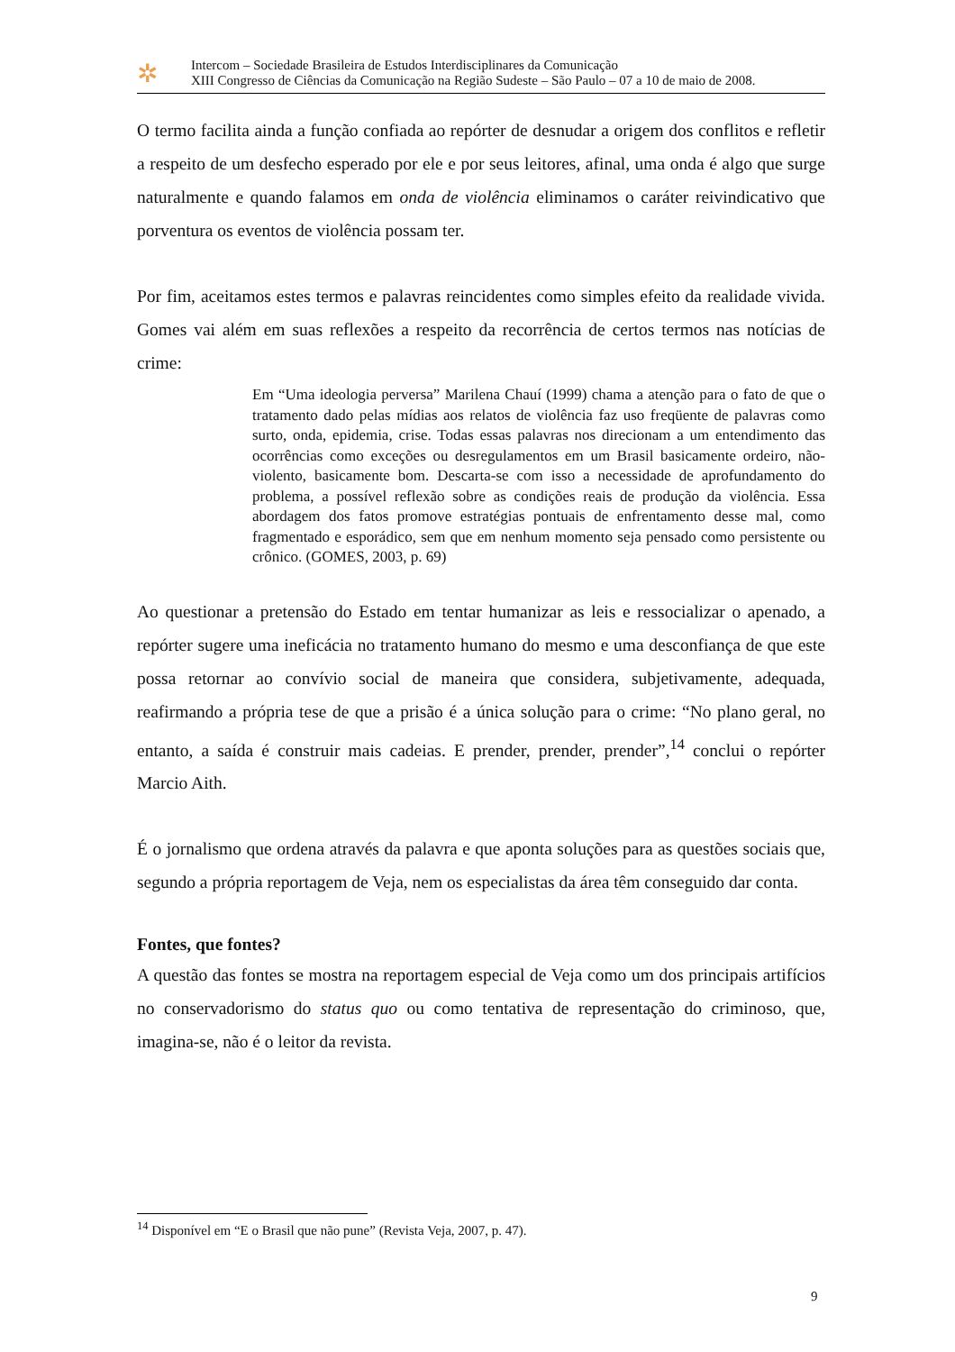✲
Intercom – Sociedade Brasileira de Estudos Interdisciplinares da Comunicação
XIII Congresso de Ciências da Comunicação na Região Sudeste – São Paulo – 07 a 10 de maio de 2008.
O termo facilita ainda a função confiada ao repórter de desnudar a origem dos conflitos e refletir a respeito de um desfecho esperado por ele e por seus leitores, afinal, uma onda é algo que surge naturalmente e quando falamos em onda de violência eliminamos o caráter reivindicativo que porventura os eventos de violência possam ter.
Por fim, aceitamos estes termos e palavras reincidentes como simples efeito da realidade vivida. Gomes vai além em suas reflexões a respeito da recorrência de certos termos nas notícias de crime:
Em “Uma ideologia perversa” Marilena Chauí (1999) chama a atenção para o fato de que o tratamento dado pelas mídias aos relatos de violência faz uso freqüente de palavras como surto, onda, epidemia, crise. Todas essas palavras nos direcionam a um entendimento das ocorrências como exceções ou desregulamentos em um Brasil basicamente ordeiro, não-violento, basicamente bom. Descarta-se com isso a necessidade de aprofundamento do problema, a possível reflexão sobre as condições reais de produção da violência. Essa abordagem dos fatos promove estratégias pontuais de enfrentamento desse mal, como fragmentado e esporádico, sem que em nenhum momento seja pensado como persistente ou crônico. (GOMES, 2003, p. 69)
Ao questionar a pretensão do Estado em tentar humanizar as leis e ressocializar o apenado, a repórter sugere uma ineficácia no tratamento humano do mesmo e uma desconfiança de que este possa retornar ao convívio social de maneira que considera, subjetivamente, adequada, reafirmando a própria tese de que a prisão é a única solução para o crime: “No plano geral, no entanto, a saída é construir mais cadeias. E prender, prender, prender”,<sup>14</sup> conclui o repórter Marcio Aith.
É o jornalismo que ordena através da palavra e que aponta soluções para as questões sociais que, segundo a própria reportagem de Veja, nem os especialistas da área têm conseguido dar conta.
Fontes, que fontes?
A questão das fontes se mostra na reportagem especial de Veja como um dos principais artifícios no conservadorismo do status quo ou como tentativa de representação do criminoso, que, imagina-se, não é o leitor da revista.
<sup>14</sup> Disponível em “E o Brasil que não pune” (Revista Veja, 2007, p. 47).
9